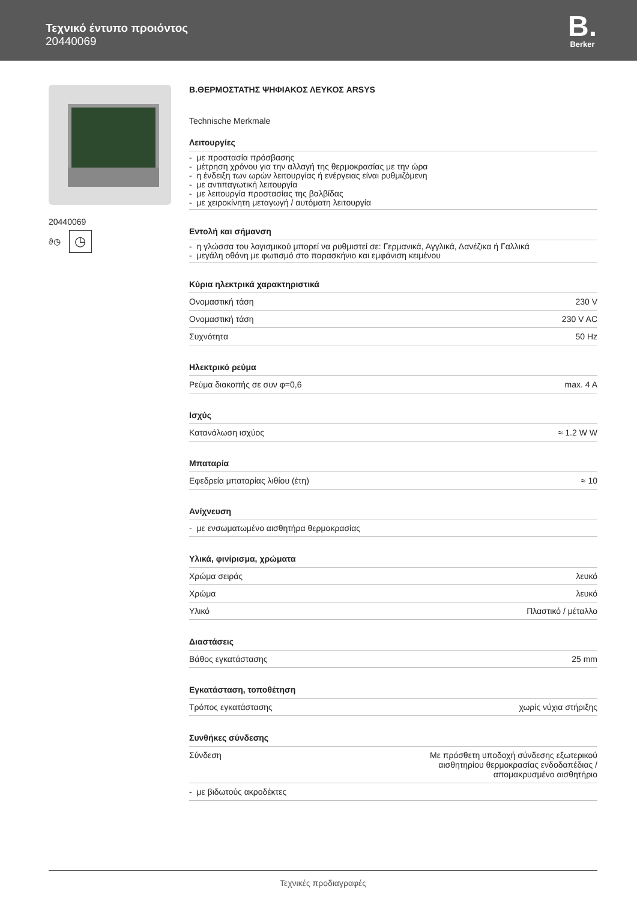Τεχνικό έντυπο προιόντος
20440069
B.
Berker
20440069
ϑ◷
◷
B.ΘΕΡΜΟΣΤΑΤΗΣ ΨΗΦΙΑΚΟΣ ΛΕΥΚΟΣ ARSYS
Technische Merkmale
Λειτουργίες
- με προστασία πρόσβασης
- μέτρηση χρόνου για την αλλαγή της θερμοκρασίας με την ώρα
- η ένδειξη των ωρών λειτουργίας ή ενέργειας είναι ρυθμιζόμενη
- με αντιπαγωτική λειτουργία
- με λειτουργία προστασίας της βαλβίδας
- με χειροκίνητη μεταγωγή / αυτόματη λειτουργία
Εντολή και σήμανση
- η γλώσσα του λογισμικού μπορεί να ρυθμιστεί σε: Γερμανικά, Αγγλικά, Δανέζικα ή Γαλλικά
- μεγάλη οθόνη με φωτισμό στο παρασκήνιο και εμφάνιση κειμένου
Κύρια ηλεκτρικά χαρακτηριστικά
| Ονομαστική τάση | 230 V |
| Ονομαστική τάση | 230 V AC |
| Συχνότητα | 50 Hz |
Ηλεκτρικό ρεύμα
| Ρεύμα διακοπής σε συν φ=0,6 | max. 4 A |
Ισχύς
| Κατανάλωση ισχύος | ≈ 1.2 W W |
Μπαταρία
| Εφεδρεία μπαταρίας λιθίου (έτη) | ≈ 10 |
Ανίχνευση
- με ενσωματωμένο αισθητήρα θερμοκρασίας
Υλικά, φινίρισμα, χρώματα
| Χρώμα σειράς | λευκό |
| Χρώμα | λευκό |
| Υλικό | Πλαστικό / μέταλλο |
Διαστάσεις
| Βάθος εγκατάστασης | 25 mm |
Εγκατάσταση, τοποθέτηση
| Τρόπος εγκατάστασης | χωρίς νύχια στήριξης |
Συνθήκες σύνδεσης
| Σύνδεση | Με πρόσθετη υποδοχή σύνδεσης εξωτερικού αισθητηρίου θερμοκρασίας ενδοδαπέδιας / απομακρυσμένο αισθητήριο |
| - με βιδωτούς ακροδέκτες | |
Τεχνικές προδιαγραφές